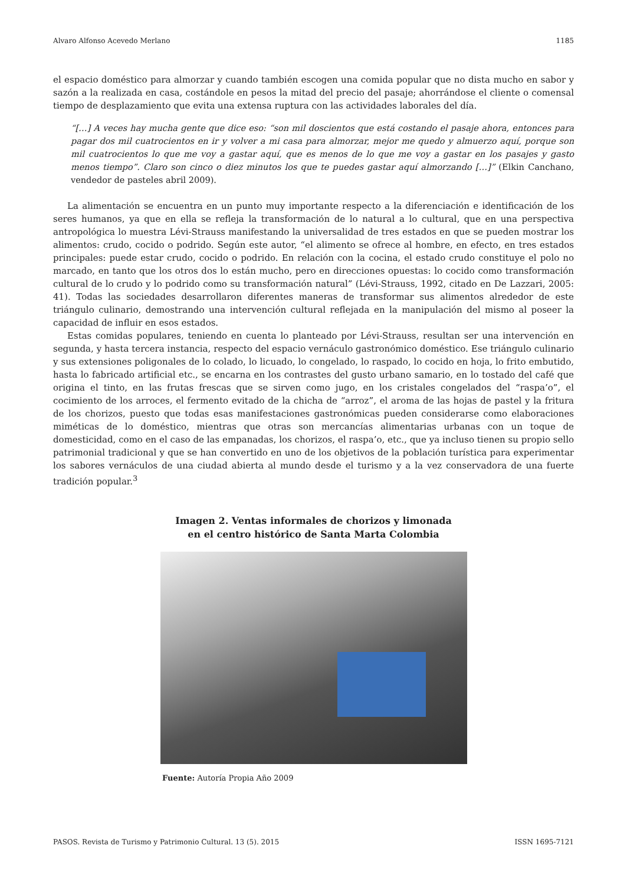Alvaro Alfonso Acevedo Merlano 1185
el espacio doméstico para almorzar y cuando también escogen una comida popular que no dista mucho en sabor y sazón a la realizada en casa, costándole en pesos la mitad del precio del pasaje; ahorrándose el cliente o comensal tiempo de desplazamiento que evita una extensa ruptura con las actividades laborales del día.
“[…] A veces hay mucha gente que dice eso: “son mil doscientos que está costando el pasaje ahora, entonces para pagar dos mil cuatrocientos en ir y volver a mi casa para almorzar, mejor me quedo y almuerzo aquí, porque son mil cuatrocientos lo que me voy a gastar aquí, que es menos de lo que me voy a gastar en los pasajes y gasto menos tiempo”. Claro son cinco o diez minutos los que te puedes gastar aquí almorzando […]” (Elkin Canchano, vendedor de pasteles abril 2009).
La alimentación se encuentra en un punto muy importante respecto a la diferenciación e identificación de los seres humanos, ya que en ella se refleja la transformación de lo natural a lo cultural, que en una perspectiva antropológica lo muestra Lévi-Strauss manifestando la universalidad de tres estados en que se pueden mostrar los alimentos: crudo, cocido o podrido. Según este autor, “el alimento se ofrece al hombre, en efecto, en tres estados principales: puede estar crudo, cocido o podrido. En relación con la cocina, el estado crudo constituye el polo no marcado, en tanto que los otros dos lo están mucho, pero en direcciones opuestas: lo cocido como transformación cultural de lo crudo y lo podrido como su transformación natural” (Lévi-Strauss, 1992, citado en De Lazzari, 2005: 41). Todas las sociedades desarrollaron diferentes maneras de transformar sus alimentos alrededor de este triángulo culinario, demostrando una intervención cultural reflejada en la manipulación del mismo al poseer la capacidad de influir en esos estados.
Estas comidas populares, teniendo en cuenta lo planteado por Lévi-Strauss, resultan ser una intervención en segunda, y hasta tercera instancia, respecto del espacio vernáculo gastronómico doméstico. Ese triángulo culinario y sus extensiones poligonales de lo colado, lo licuado, lo congelado, lo raspado, lo cocido en hoja, lo frito embutido, hasta lo fabricado artificial etc., se encarna en los contrastes del gusto urbano samario, en lo tostado del café que origina el tinto, en las frutas frescas que se sirven como jugo, en los cristales congelados del “raspa’o”, el cocimiento de los arroces, el fermento evitado de la chicha de “arroz”, el aroma de las hojas de pastel y la fritura de los chorizos, puesto que todas esas manifestaciones gastronómicas pueden considerarse como elaboraciones miméticas de lo doméstico, mientras que otras son mercancías alimentarias urbanas con un toque de domesticidad, como en el caso de las empanadas, los chorizos, el raspa’o, etc., que ya incluso tienen su propio sello patrimonial tradicional y que se han convertido en uno de los objetivos de la población turística para experimentar los sabores vernáculos de una ciudad abierta al mundo desde el turismo y a la vez conservadora de una fuerte tradición popular.<sup>3</sup>
Imagen 2. Ventas informales de chorizos y limonada
en el centro histórico de Santa Marta Colombia
Fuente: Autoría Propia Año 2009
PASOS. Revista de Turismo y Patrimonio Cultural. 13 (5). 2015 ISSN 1695-7121